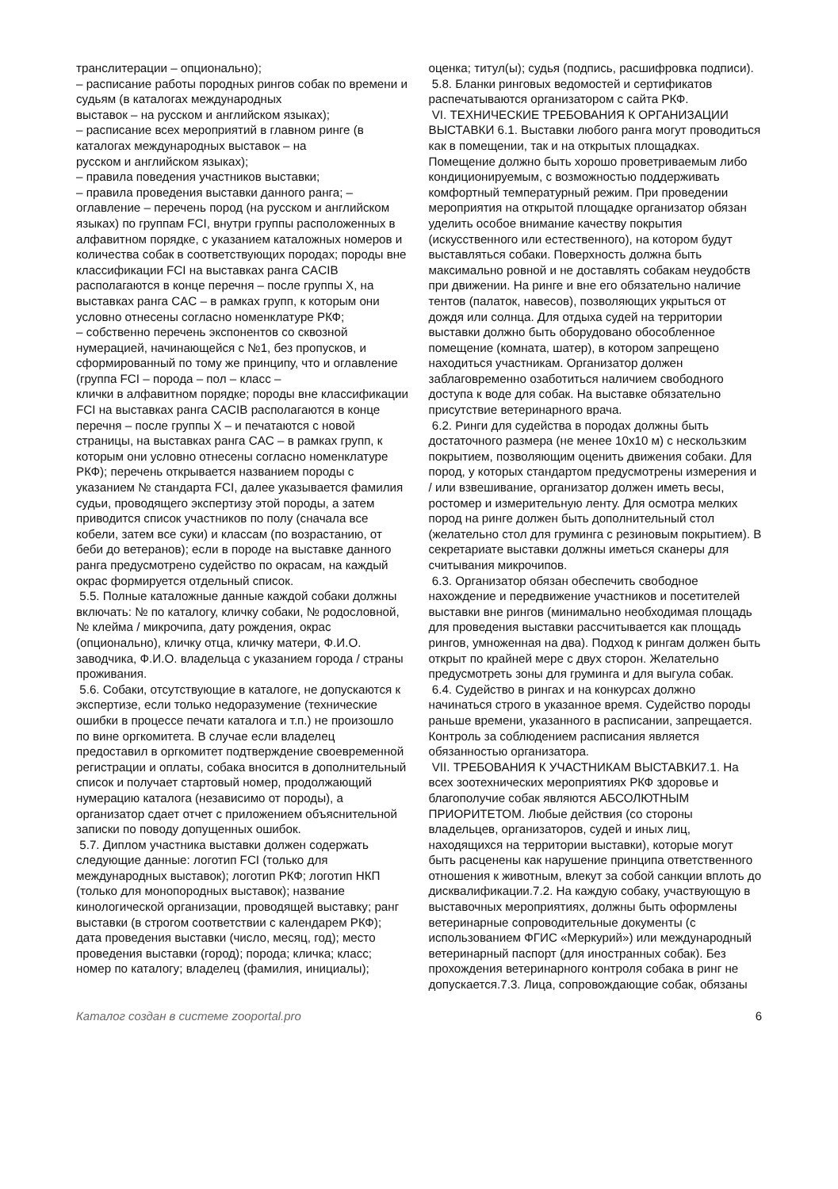транслитерации – опционально);
– расписание работы породных рингов собак по времени и судьям (в каталогах международных
выставок – на русском и английском языках);
– расписание всех мероприятий в главном ринге (в каталогах международных выставок – на
русском и английском языках);
– правила поведения участников выставки;
– правила проведения выставки данного ранга; – оглавление – перечень пород (на русском и английском языках) по группам FCI, внутри группы расположенных в алфавитном порядке, с указанием каталожных номеров и количества собак в соответствующих породах; породы вне классификации FCI на выставках ранга CACIB располагаются в конце перечня – после группы X, на выставках ранга CAC – в рамках групп, к которым они условно отнесены согласно номенклатуре РКФ;
– собственно перечень экспонентов со сквозной нумерацией, начинающейся с №1, без пропусков, и сформированный по тому же принципу, что и оглавление (группа FCI – порода – пол – класс –
клички в алфавитном порядке; породы вне классификации FCI на выставках ранга CACIB располагаются в конце перечня – после группы X – и печатаются с новой страницы, на выставках ранга CAC – в рамках групп, к которым они условно отнесены согласно номенклатуре РКФ); перечень открывается названием породы с указанием № стандарта FCI, далее указывается фамилия судьи, проводящего экспертизу этой породы, а затем приводится список участников по полу (сначала все кобели, затем все суки) и классам (по возрастанию, от беби до ветеранов); если в породе на выставке данного ранга предусмотрено судейство по окрасам, на каждый окрас формируется отдельный список.
5.5. Полные каталожные данные каждой собаки должны включать: № по каталогу, кличку собаки, № родословной, № клейма / микрочипа, дату рождения, окрас (опционально), кличку отца, кличку матери, Ф.И.О. заводчика, Ф.И.О. владельца с указанием города / страны проживания.
5.6. Собаки, отсутствующие в каталоге, не допускаются к экспертизе, если только недоразумение (технические ошибки в процессе печати каталога и т.п.) не произошло по вине оргкомитета. В случае если владелец предоставил в оргкомитет подтверждение своевременной регистрации и оплаты, собака вносится в дополнительный список и получает стартовый номер, продолжающий нумерацию каталога (независимо от породы), а организатор сдает отчет с приложением объяснительной записки по поводу допущенных ошибок.
5.7. Диплом участника выставки должен содержать следующие данные: логотип FCI (только для международных выставок); логотип РКФ; логотип НКП (только для монопородных выставок); название кинологической организации, проводящей выставку; ранг выставки (в строгом соответствии с календарем РКФ); дата проведения выставки (число, месяц, год); место проведения выставки (город); порода; кличка; класс; номер по каталогу; владелец (фамилия, инициалы);
оценка; титул(ы); судья (подпись, расшифровка подписи).
5.8. Бланки ринговых ведомостей и сертификатов распечатываются организатором с сайта РКФ.
VI. ТЕХНИЧЕСКИЕ ТРЕБОВАНИЯ К ОРГАНИЗАЦИИ ВЫСТАВКИ 6.1. Выставки любого ранга могут проводиться как в помещении, так и на открытых площадках. Помещение должно быть хорошо проветриваемым либо кондиционируемым, с возможностью поддерживать комфортный температурный режим. При проведении мероприятия на открытой площадке организатор обязан уделить особое внимание качеству покрытия (искусственного или естественного), на котором будут выставляться собаки. Поверхность должна быть максимально ровной и не доставлять собакам неудобств при движении. На ринге и вне его обязательно наличие тентов (палаток, навесов), позволяющих укрыться от дождя или солнца. Для отдыха судей на территории выставки должно быть оборудовано обособленное помещение (комната, шатер), в котором запрещено находиться участникам. Организатор должен заблаговременно озаботиться наличием свободного доступа к воде для собак. На выставке обязательно присутствие ветеринарного врача.
6.2. Ринги для судейства в породах должны быть достаточного размера (не менее 10х10 м) с нескользким покрытием, позволяющим оценить движения собаки. Для пород, у которых стандартом предусмотрены измерения и / или взвешивание, организатор должен иметь весы, ростомер и измерительную ленту. Для осмотра мелких пород на ринге должен быть дополнительный стол (желательно стол для груминга с резиновым покрытием). В секретариате выставки должны иметься сканеры для считывания микрочипов.
6.3. Организатор обязан обеспечить свободное нахождение и передвижение участников и посетителей выставки вне рингов (минимально необходимая площадь для проведения выставки рассчитывается как площадь рингов, умноженная на два). Подход к рингам должен быть открыт по крайней мере с двух сторон. Желательно предусмотреть зоны для груминга и для выгула собак.
6.4. Судейство в рингах и на конкурсах должно начинаться строго в указанное время. Судейство породы раньше времени, указанного в расписании, запрещается. Контроль за соблюдением расписания является обязанностью организатора.
VII. ТРЕБОВАНИЯ К УЧАСТНИКАМ ВЫСТАВКИ7.1. На всех зоотехнических мероприятиях РКФ здоровье и благополучие собак являются АБСОЛЮТНЫМ ПРИОРИТЕТОМ. Любые действия (со стороны владельцев, организаторов, судей и иных лиц, находящихся на территории выставки), которые могут быть расценены как нарушение принципа ответственного отношения к животным, влекут за собой санкции вплоть до дисквалификации.7.2. На каждую собаку, участвующую в выставочных мероприятиях, должны быть оформлены ветеринарные сопроводительные документы (с использованием ФГИС «Меркурий») или международный ветеринарный паспорт (для иностранных собак). Без прохождения ветеринарного контроля собака в ринг не допускается.7.3. Лица, сопровождающие собак, обязаны
Каталог создан в системе zooportal.pro 6